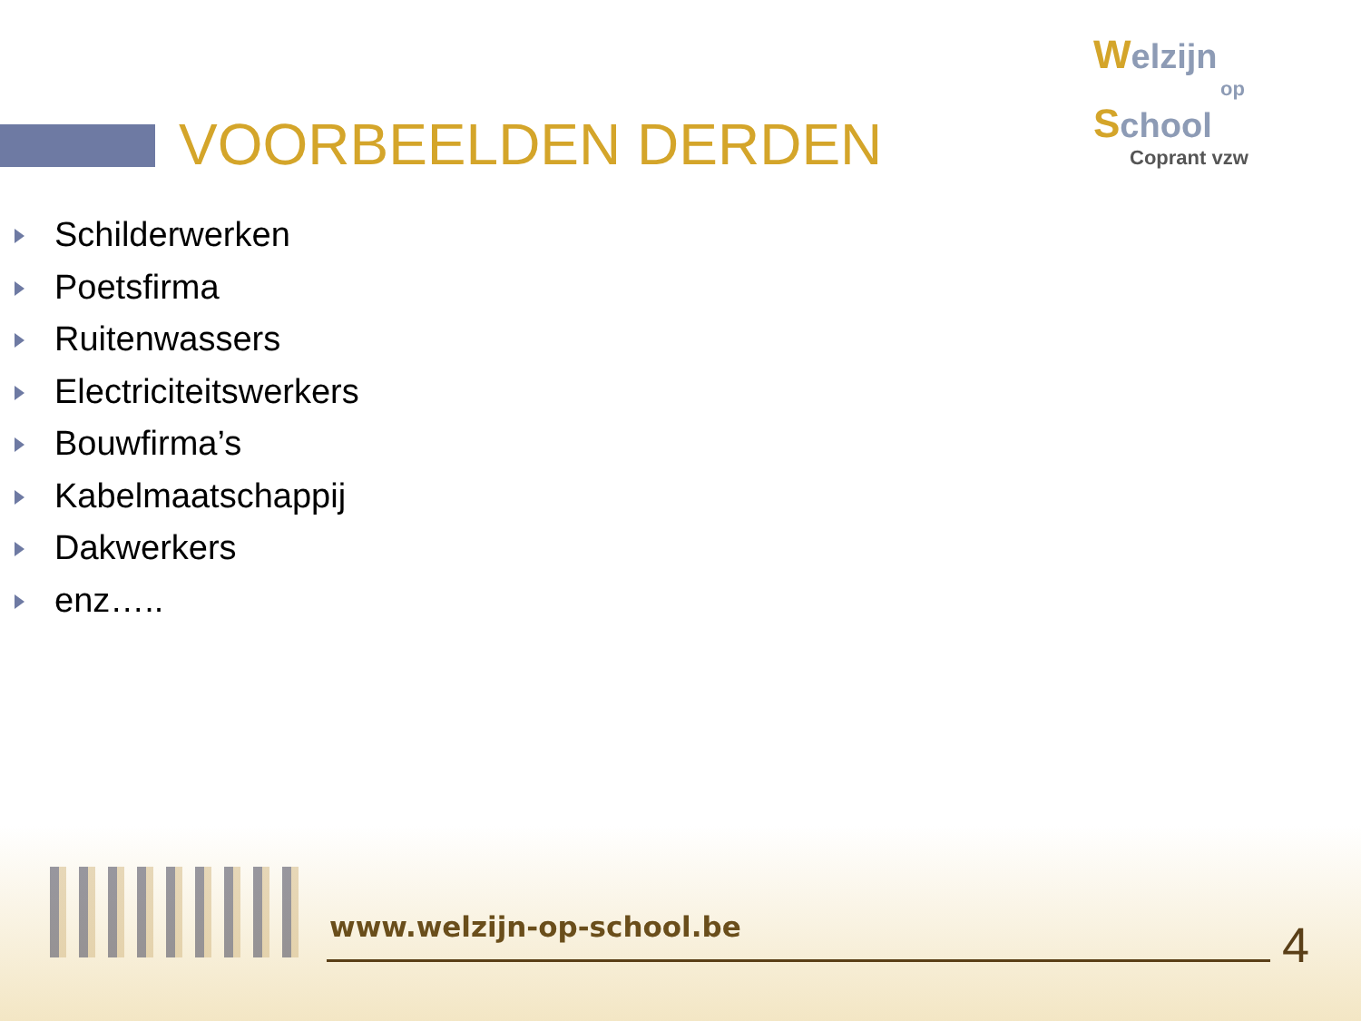VOORBEELDEN DERDEN
Welzijn
op
School
Coprant vzw
Schilderwerken
Poetsfirma
Ruitenwassers
Electriciteitswerkers
Bouwfirma’s
Kabelmaatschappij
Dakwerkers
enz…..
www.welzijn-op-school.be 4